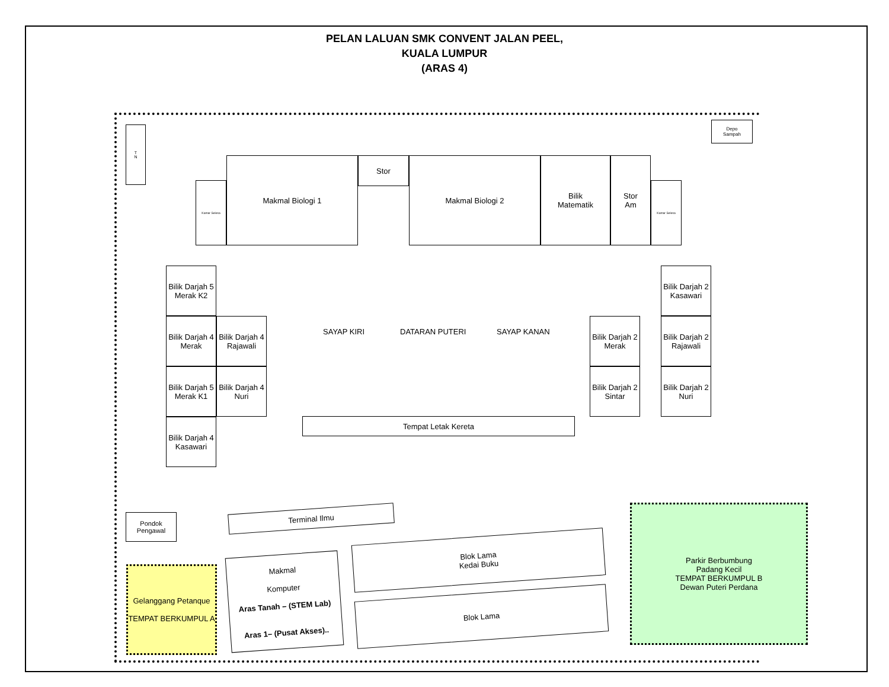PELAN LALUAN SMK CONVENT JALAN PEEL,
KUALA LUMPUR
(ARAS 4)
T
N
Depo
Sampah
Makmal Biologi 1 Stor Makmal Biologi 2
Bilik
Matematik
Stor
Am
Kamar Selesa Kamar Selesa
Bilik Darjah 5 Merak K2
Bilik Darjah 4 Merak
Bilik Darjah 4 Rajawali
Bilik Darjah 5 Merak K1
Bilik Darjah 4 Nuri
Bilik Darjah 4 Kasawari
SAYAP KIRI DATARAN PUTERI SAYAP KANAN
Bilik Darjah 2 Merak
Bilik Darjah 2 Kasawari
Bilik Darjah 2 Rajawali
Bilik Darjah 2 Sintar
Bilik Darjah 2 Nuri
Tempat Letak Kereta
Pondok
Pengawal
Terminal Ilmu
Blok Lama
Kedai Buku
Blok Lama
Makmal
Komputer
Aras Tanah – (STEM Lab)
Aras 1– (Pusat Akses)..
Gelanggang Petanque
TEMPAT BERKUMPUL A
Parkir Berbumbung
Padang Kecil
TEMPAT BERKUMPUL B
Dewan Puteri Perdana